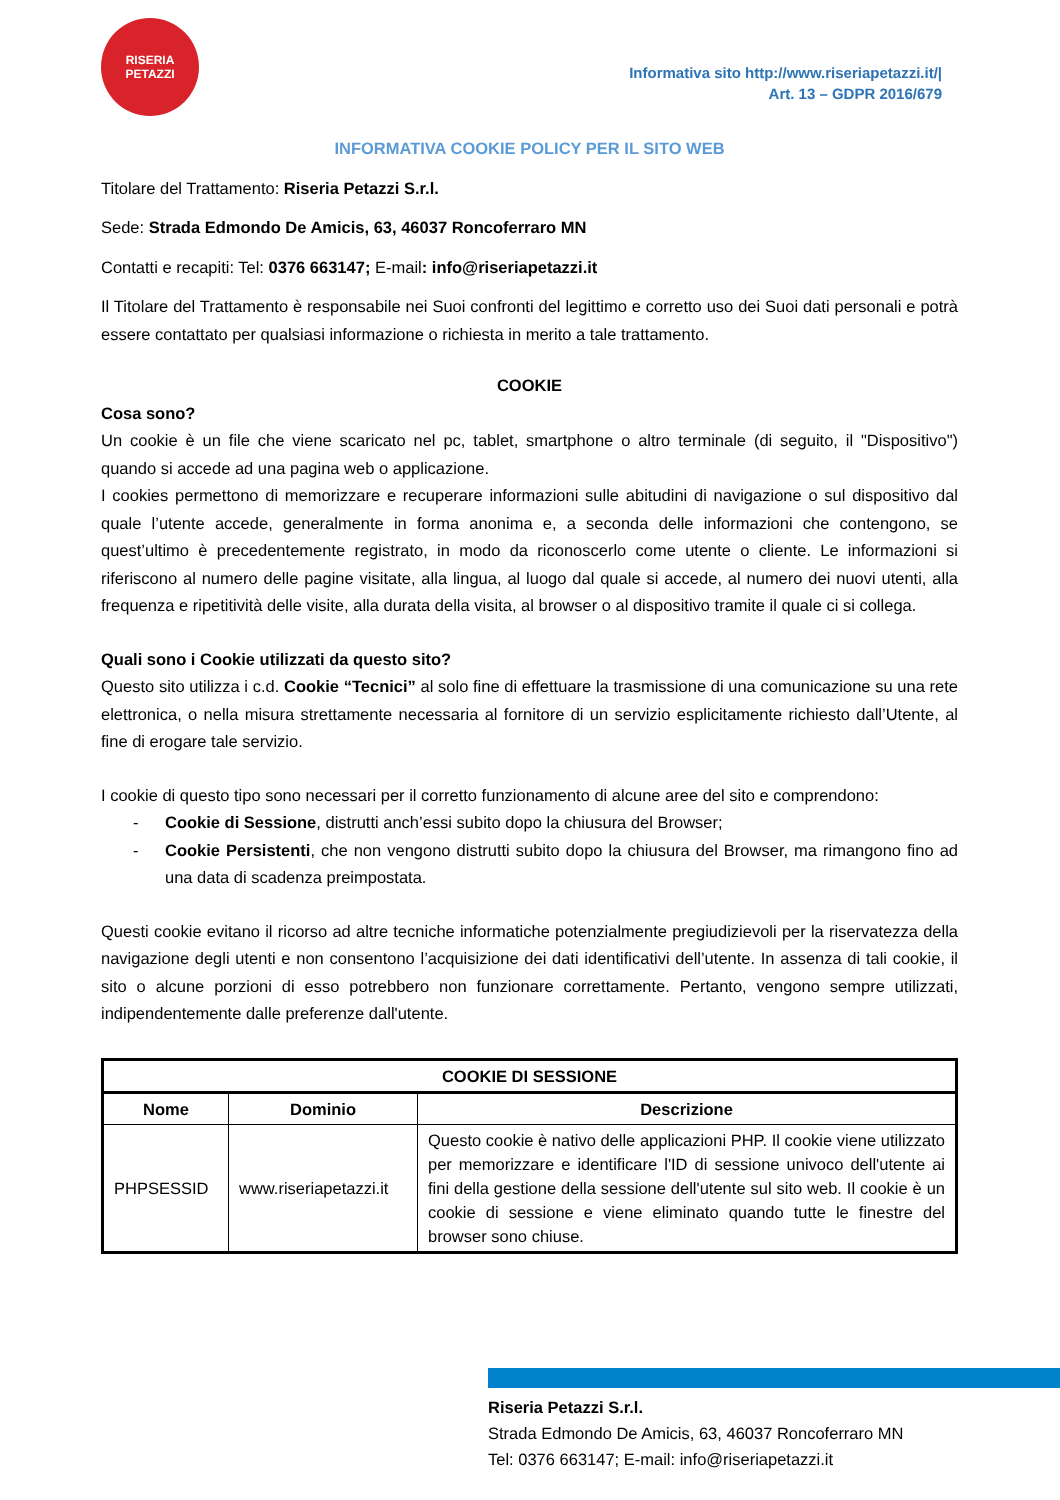RISERIA
PETAZZI
Informativa sito http://www.riseriapetazzi.it/|
Art. 13 – GDPR 2016/679
INFORMATIVA COOKIE POLICY PER IL SITO WEB
Titolare del Trattamento: Riseria Petazzi S.r.l.
Sede: Strada Edmondo De Amicis, 63, 46037 Roncoferraro MN
Contatti e recapiti: Tel: 0376 663147; E-mail: info@riseriapetazzi.it
Il Titolare del Trattamento è responsabile nei Suoi confronti del legittimo e corretto uso dei Suoi dati personali e potrà essere contattato per qualsiasi informazione o richiesta in merito a tale trattamento.
COOKIE
Cosa sono?
Un cookie è un file che viene scaricato nel pc, tablet, smartphone o altro terminale (di seguito, il "Dispositivo") quando si accede ad una pagina web o applicazione.
I cookies permettono di memorizzare e recuperare informazioni sulle abitudini di navigazione o sul dispositivo dal quale l’utente accede, generalmente in forma anonima e, a seconda delle informazioni che contengono, se quest’ultimo è precedentemente registrato, in modo da riconoscerlo come utente o cliente. Le informazioni si riferiscono al numero delle pagine visitate, alla lingua, al luogo dal quale si accede, al numero dei nuovi utenti, alla frequenza e ripetitività delle visite, alla durata della visita, al browser o al dispositivo tramite il quale ci si collega.
Quali sono i Cookie utilizzati da questo sito?
Questo sito utilizza i c.d. Cookie “Tecnici” al solo fine di effettuare la trasmissione di una comunicazione su una rete elettronica, o nella misura strettamente necessaria al fornitore di un servizio esplicitamente richiesto dall’Utente, al fine di erogare tale servizio.
I cookie di questo tipo sono necessari per il corretto funzionamento di alcune aree del sito e comprendono:
- Cookie di Sessione, distrutti anch’essi subito dopo la chiusura del Browser;
- Cookie Persistenti, che non vengono distrutti subito dopo la chiusura del Browser, ma rimangono fino ad una data di scadenza preimpostata.
Questi cookie evitano il ricorso ad altre tecniche informatiche potenzialmente pregiudizievoli per la riservatezza della navigazione degli utenti e non consentono l’acquisizione dei dati identificativi dell’utente. In assenza di tali cookie, il sito o alcune porzioni di esso potrebbero non funzionare correttamente. Pertanto, vengono sempre utilizzati, indipendentemente dalle preferenze dall'utente.
| COOKIE DI SESSIONE | | |
| --- | --- | --- |
| Nome | Dominio | Descrizione |
| PHPSESSID | www.riseriapetazzi.it | Questo cookie è nativo delle applicazioni PHP. Il cookie viene utilizzato per memorizzare e identificare l'ID di sessione univoco dell'utente ai fini della gestione della sessione dell'utente sul sito web. Il cookie è un cookie di sessione e viene eliminato quando tutte le finestre del browser sono chiuse. |
Riseria Petazzi S.r.l.
Strada Edmondo De Amicis, 63, 46037 Roncoferraro MN
Tel: 0376 663147; E-mail: info@riseriapetazzi.it